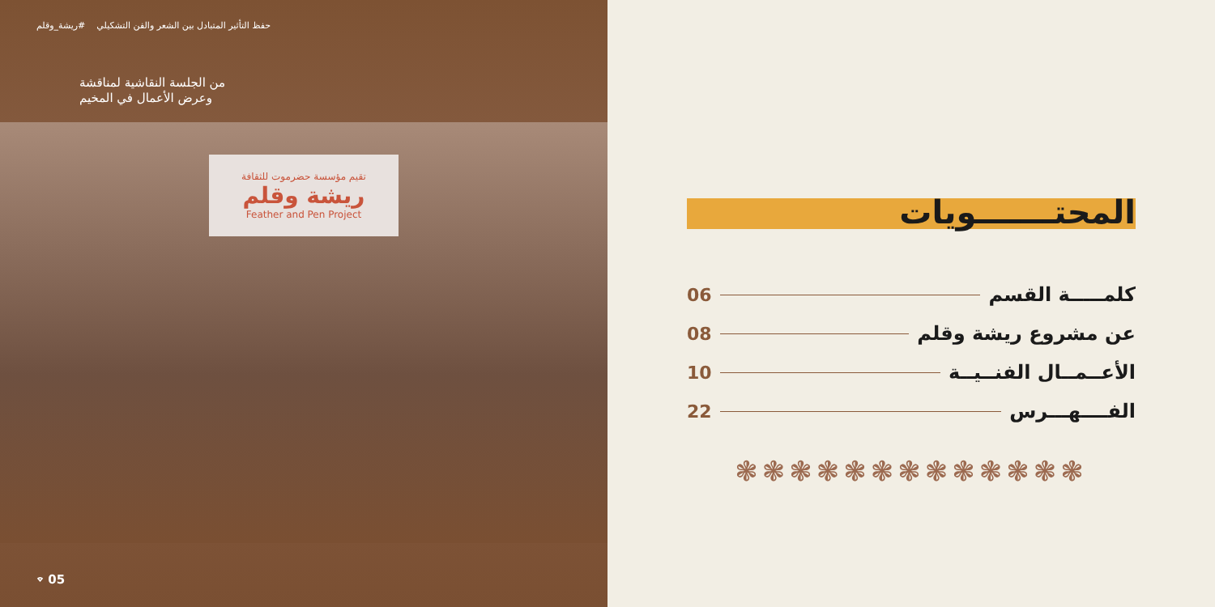حفظ التأثير المتبادل بين الشعر والفن التشكيلي #ريشة_وقلم
من الجلسة النقاشية لمناقشة وعرض الأعمال في المخيم
تقيم مؤسسة حضرموت للثقافة
ريشة وقلم
Feather and Pen Project
⌔ 05
المحتـــــــويات
كلمـــــة القسم 06
عن مشروع ريشة وقلم 08
الأعــمــال الفنــيــة 10
الفــــهـــرس 22
❃❃❃❃❃❃❃❃❃❃❃❃❃